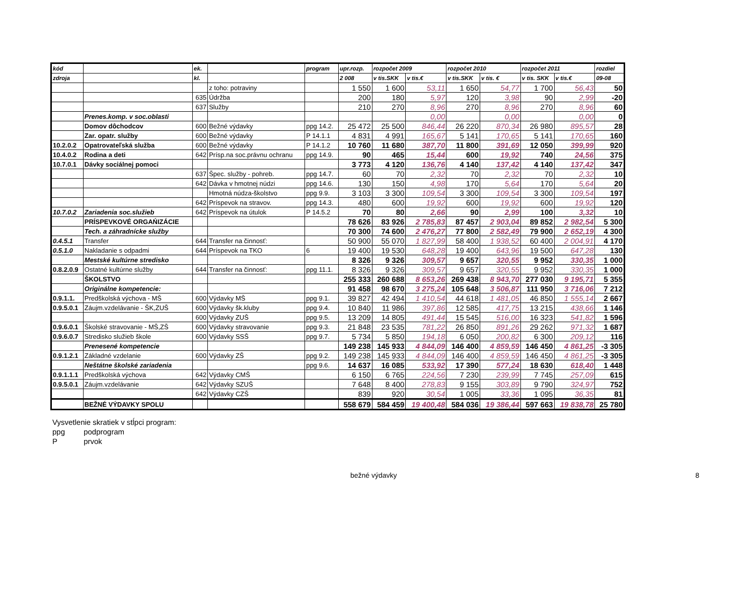| kód | | ek. | | program | upr.rozp. | rozpočet 2009 | | rozpočet 2010 | | rozpočet 2011 | | rozdiel |
| --- | --- | --- | --- | --- | --- | --- | --- | --- | --- | --- | --- | --- |
| zdroja | | kl. | | | 2 008 | v tis.SKK | v tis.€ | v tis.SKK | v tis. € | v tis. SKK | v tis.€ | 09-08 |
| | | | z toho: potraviny | | 1 550 | 1 600 | 53,11 | 1 650 | 54,77 | 1 700 | 56,43 | 50 |
| | | 635 | Údržba | | 200 | 180 | 5,97 | 120 | 3,98 | 90 | 2,99 | -20 |
| | | 637 | Služby | | 210 | 270 | 8,96 | 270 | 8,96 | 270 | 8,96 | 60 |
| | Prenes.komp. v soc.oblasti | | | | | | 0,00 | | 0,00 | | 0,00 | 0 |
| | Domov dôchodcov | 600 | Bežné výdavky | ppg 14.2. | 25 472 | 25 500 | 846,44 | 26 220 | 870,34 | 26 980 | 895,57 | 28 |
| | Zar. opatr. služby | 600 | Bežné výdavky | P 14.1.1 | 4 831 | 4 991 | 165,67 | 5 141 | 170,65 | 5 141 | 170,65 | 160 |
| 10.2.0.2 | Opatrovateľská služba | 600 | Bežné výdavky | P 14.1.2 | 10 760 | 11 680 | 387,70 | 11 800 | 391,69 | 12 050 | 399,99 | 920 |
| 10.4.0.2 | Rodina a deti | 642 | Prísp.na soc.právnu ochranu | ppg 14.9. | 90 | 465 | 15,44 | 600 | 19,92 | 740 | 24,56 | 375 |
| 10.7.0.1 | Dávky sociálnej pomoci | | | | 3 773 | 4 120 | 136,76 | 4 140 | 137,42 | 4 140 | 137,42 | 347 |
| | | 637 | Špec. služby - pohreb. | ppg 14.7. | 60 | 70 | 2,32 | 70 | 2,32 | 70 | 2,32 | 10 |
| | | 642 | Dávka v hmotnej núdzi | ppg 14.6. | 130 | 150 | 4,98 | 170 | 5,64 | 170 | 5,64 | 20 |
| | | | Hmotná núdza-školstvo | ppg 9.9. | 3 103 | 3 300 | 109,54 | 3 300 | 109,54 | 3 300 | 109,54 | 197 |
| | | 642 | Príspevok na stravov. | ppg 14.3. | 480 | 600 | 19,92 | 600 | 19,92 | 600 | 19,92 | 120 |
| 10.7.0.2 | Zariadenia soc.služieb | 642 | Príspevok na útulok | P 14.5.2 | 70 | 80 | 2,66 | 90 | 2,99 | 100 | 3,32 | 10 |
| | PRÍSPEVKOVÉ ORGAŃIZÁCIE | | | | 78 626 | 83 926 | 2 785,83 | 87 457 | 2 903,04 | 89 852 | 2 982,54 | 5 300 |
| | Tech. a záhradnícke služby | | | | 70 300 | 74 600 | 2 476,27 | 77 800 | 2 582,49 | 79 900 | 2 652,19 | 4 300 |
| 0.4.5.1 | Transfer | 644 | Transfer na činnosť: | | 50 900 | 55 070 | 1 827,99 | 58 400 | 1 938,52 | 60 400 | 2 004,91 | 4 170 |
| 0.5.1.0 | Nakladanie s odpadmi | 644 | Príspevok na TKO | 6 | 19 400 | 19 530 | 648,28 | 19 400 | 643,96 | 19 500 | 647,28 | 130 |
| | Mestské kultúrne stredisko | | | | 8 326 | 9 326 | 309,57 | 9 657 | 320,55 | 9 952 | 330,35 | 1 000 |
| 0.8.2.0.9 | Ostatné kultúrne služby | 644 | Transfer na činnosť: | ppg 11.1. | 8 326 | 9 326 | 309,57 | 9 657 | 320,55 | 9 952 | 330,35 | 1 000 |
| | ŠKOLSTVO | | | | 255 333 | 260 688 | 8 653,26 | 269 438 | 8 943,70 | 277 030 | 9 195,71 | 5 355 |
| | Originálne kompetencie: | | | | 91 458 | 98 670 | 3 275,24 | 105 648 | 3 506,87 | 111 950 | 3 716,06 | 7 212 |
| 0.9.1.1. | Predškolská výchova - MŠ | 600 | Výdavky MŠ | ppg 9.1. | 39 827 | 42 494 | 1 410,54 | 44 618 | 1 481,05 | 46 850 | 1 555,14 | 2 667 |
| 0.9.5.0.1 | Záujm.vzdelávanie - ŠK,ZUŠ | 600 | Výdavky šk.kluby | ppg 9.4. | 10 840 | 11 986 | 397,86 | 12 585 | 417,75 | 13 215 | 438,66 | 1 146 |
| | | 600 | Výdavky ZUŠ | ppg 9.5. | 13 209 | 14 805 | 491,44 | 15 545 | 516,00 | 16 323 | 541,82 | 1 596 |
| 0.9.6.0.1 | Školské stravovanie - MŠ,ZŠ | 600 | Výdavky stravovanie | ppg 9.3. | 21 848 | 23 535 | 781,22 | 26 850 | 891,26 | 29 262 | 971,32 | 1 687 |
| 0.9.6.0.7 | Stredisko služieb škole | 600 | Výdavky SSŠ | ppg 9.7. | 5 734 | 5 850 | 194,18 | 6 050 | 200,82 | 6 300 | 209,12 | 116 |
| | Prenesené kompetencie | | | | 149 238 | 145 933 | 4 844,09 | 146 400 | 4 859,59 | 146 450 | 4 861,25 | -3 305 |
| 0.9.1.2.1 | Základné vzdelanie | 600 | Výdavky ZŠ | ppg 9.2. | 149 238 | 145 933 | 4 844,09 | 146 400 | 4 859,59 | 146 450 | 4 861,25 | -3 305 |
| | Neštátne školské zariadenia | | | ppg 9.6. | 14 637 | 16 085 | 533,92 | 17 390 | 577,24 | 18 630 | 618,40 | 1 448 |
| 0.9.1.1.1 | Predškolská výchova | 642 | Výdavky CMŠ | | 6 150 | 6 765 | 224,56 | 7 230 | 239,99 | 7 745 | 257,09 | 615 |
| 0.9.5.0.1 | Záujm.vzdelávanie | 642 | Výdavky SZUŠ | | 7 648 | 8 400 | 278,83 | 9 155 | 303,89 | 9 790 | 324,97 | 752 |
| | | 642 | Výdavky CZŠ | | 839 | 920 | 30,54 | 1 005 | 33,36 | 1 095 | 36,35 | 81 |
| | BEŽNÉ VÝDAVKY SPOLU | | | | 558 679 | 584 459 | 19 400,48 | 584 036 | 19 386,44 | 597 663 | 19 838,78 | 25 780 |
Vysvetlenie skratiek v stĺpci program:
ppg podprogram
P prvok
bežné výdavky 8